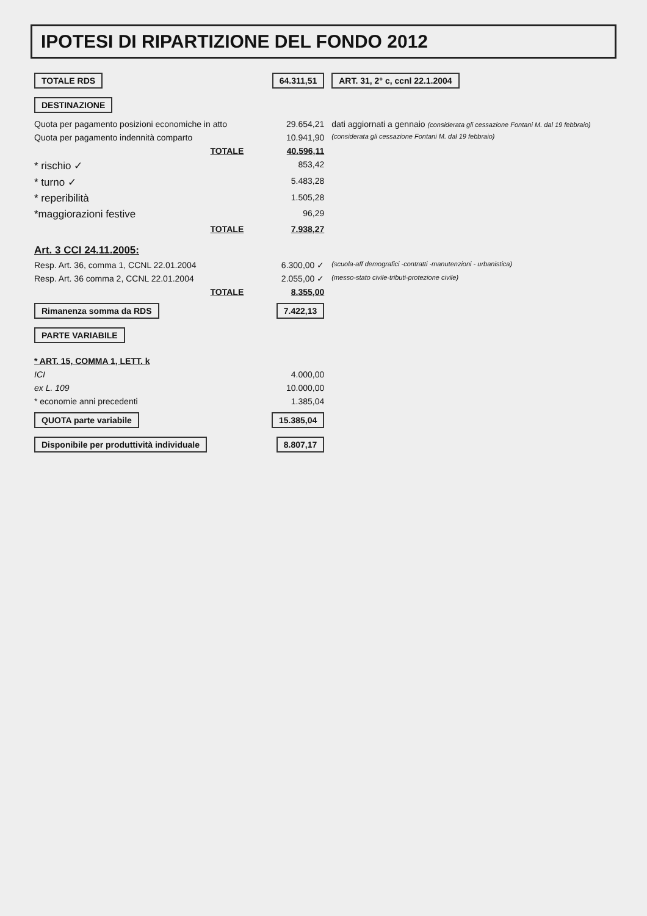IPOTESI DI RIPARTIZIONE DEL FONDO 2012
| TOTALE RDS | 64.311,51 | ART. 31, 2° c, ccnl 22.1.2004 |
| DESTINAZIONE | | |
| Quota per pagamento posizioni economiche in atto | 29.654,21 | dati aggiornati a gennaio (considerata gli cessazione Fontani M. dal 19 febbraio) |
| Quota per pagamento indennità comparto | 10.941,90 | (considerata gli cessazione Fontani M. dal 19 febbraio) |
| TOTALE | 40.596,11 | |
| * rischio ✓ | 853,42 | |
| * turno ✓ | 5.483,28 | |
| * reperibilità | 1.505,28 | |
| *maggiorazioni festive | 96,29 | |
| TOTALE | 7.938,27 | |
| Art. 3 CCI 24.11.2005: | | |
| Resp. Art. 36, comma 1, CCNL 22.01.2004 | 6.300,00 ✓ | (scuola-aff demografici -contratti -manutenzioni - urbanistica) |
| Resp. Art. 36 comma 2, CCNL 22.01.2004 | 2.055,00 ✓ | (messo-stato civile-tributi-protezione civile) |
| TOTALE | 8.355,00 | |
| Rimanenza somma da RDS | 7.422,13 | |
| PARTE VARIABILE | | |
| * ART. 15, COMMA 1, LETT. k | | |
| ICI | 4.000,00 | |
| ex L. 109 | 10.000,00 | |
| * economie anni precedenti | 1.385,04 | |
| QUOTA parte variabile | 15.385,04 | |
| Disponibile per produttività individuale | 8.807,17 | |